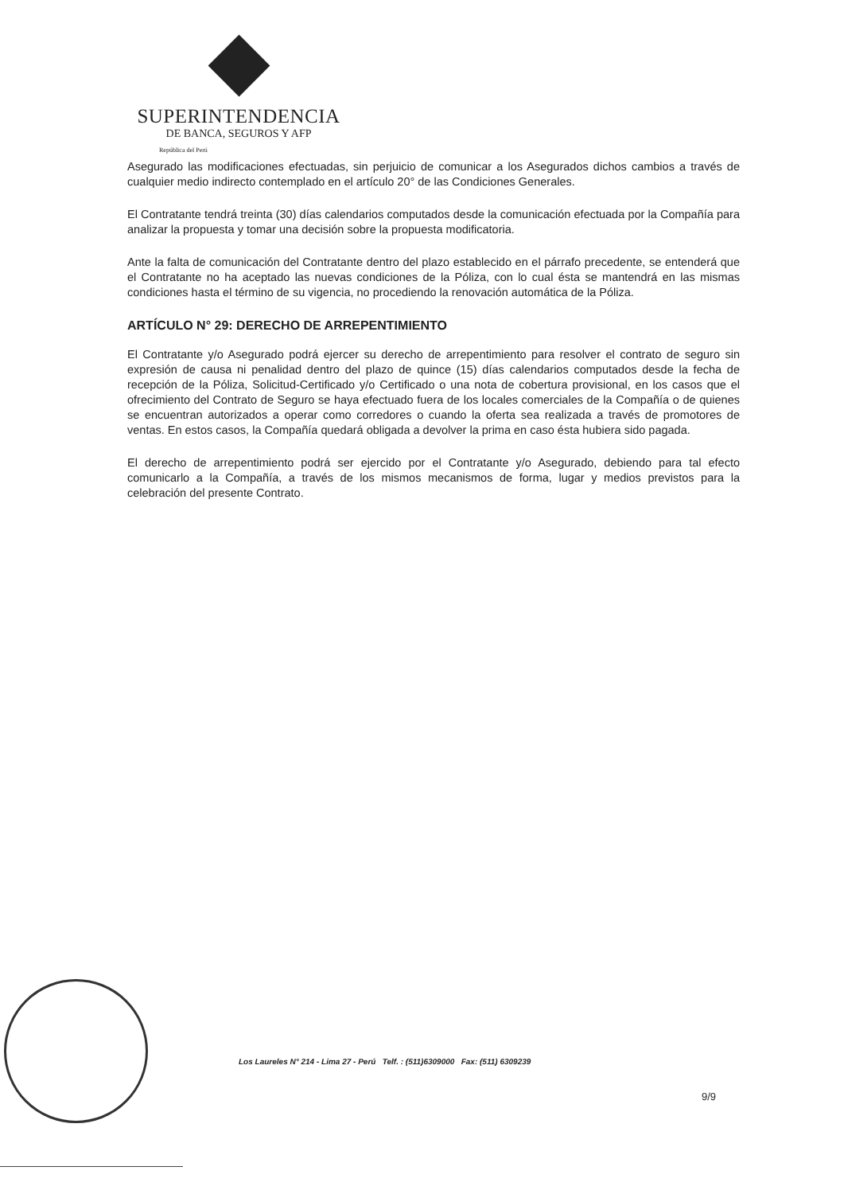SUPERINTENDENCIA
DE BANCA, SEGUROS Y AFP
República del Perú
Asegurado las modificaciones efectuadas, sin perjuicio de comunicar a los Asegurados dichos cambios a través de cualquier medio indirecto contemplado en el artículo 20° de las Condiciones Generales.
El Contratante tendrá treinta (30) días calendarios computados desde la comunicación efectuada por la Compañía para analizar la propuesta y tomar una decisión sobre la propuesta modificatoria.
Ante la falta de comunicación del Contratante dentro del plazo establecido en el párrafo precedente, se entenderá que el Contratante no ha aceptado las nuevas condiciones de la Póliza, con lo cual ésta se mantendrá en las mismas condiciones hasta el término de su vigencia, no procediendo la renovación automática de la Póliza.
ARTÍCULO N° 29: DERECHO DE ARREPENTIMIENTO
El Contratante y/o Asegurado podrá ejercer su derecho de arrepentimiento para resolver el contrato de seguro sin expresión de causa ni penalidad dentro del plazo de quince (15) días calendarios computados desde la fecha de recepción de la Póliza, Solicitud-Certificado y/o Certificado o una nota de cobertura provisional, en los casos que el ofrecimiento del Contrato de Seguro se haya efectuado fuera de los locales comerciales de la Compañía o de quienes se encuentran autorizados a operar como corredores o cuando la oferta sea realizada a través de promotores de ventas. En estos casos, la Compañía quedará obligada a devolver la prima en caso ésta hubiera sido pagada.
El derecho de arrepentimiento podrá ser ejercido por el Contratante y/o Asegurado, debiendo para tal efecto comunicarlo a la Compañía, a través de los mismos mecanismos de forma, lugar y medios previstos para la celebración del presente Contrato.
Los Laureles N° 214 - Lima 27 - Perú Telf. : (511)6309000 Fax: (511) 6309239
9/9